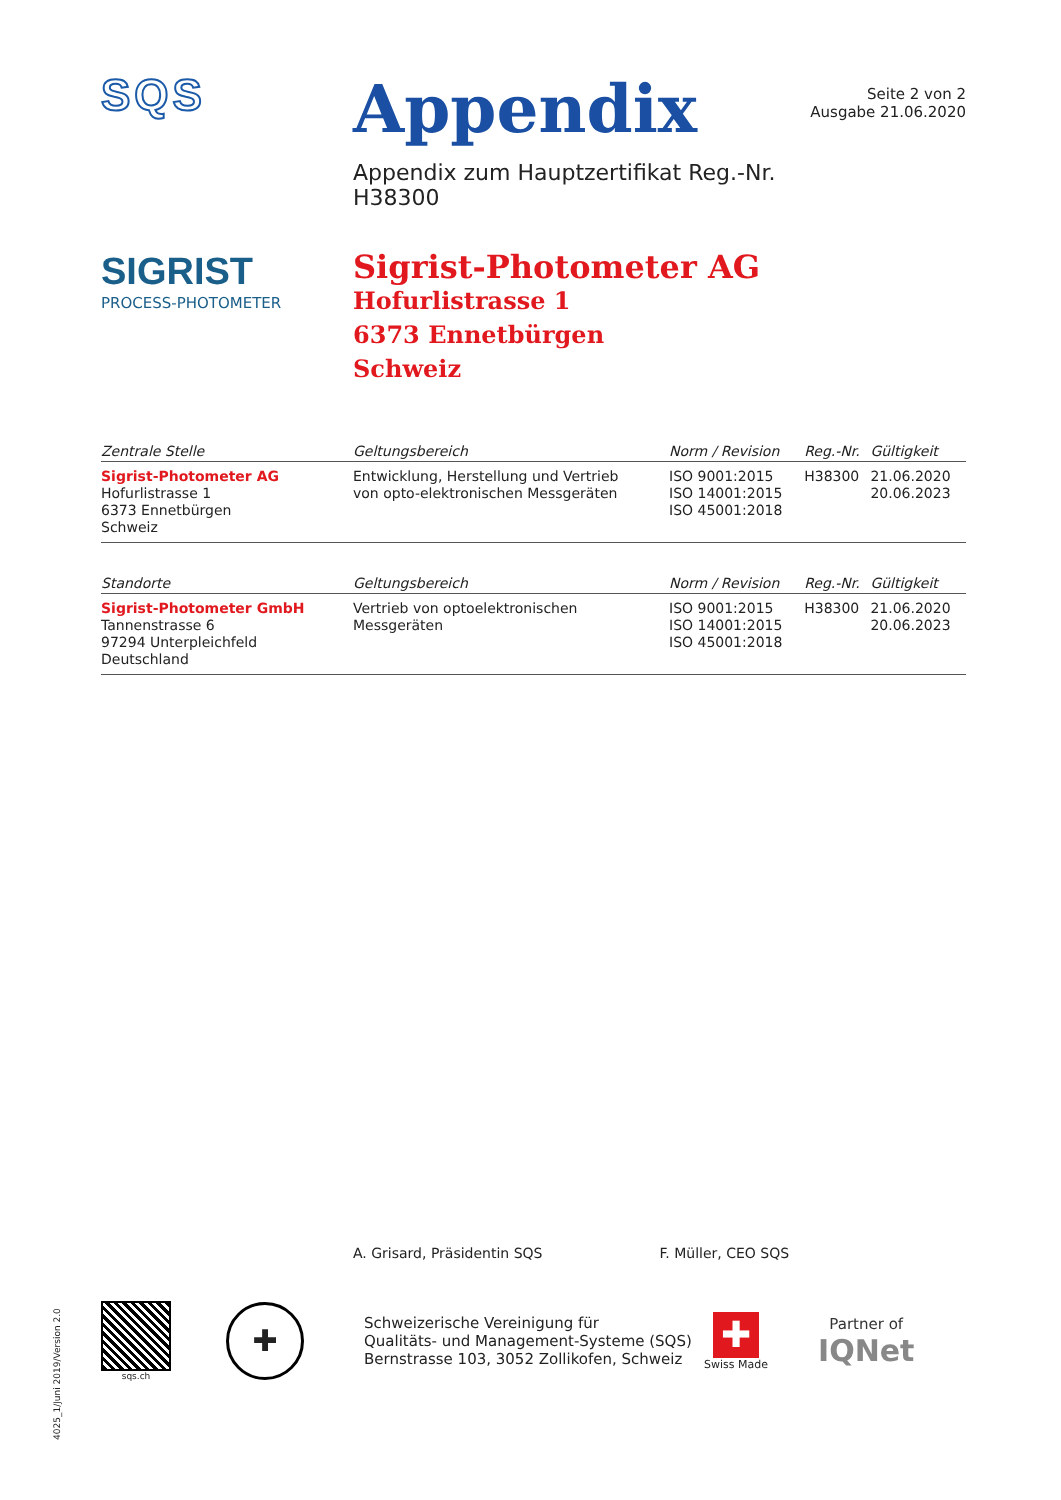SQS
Appendix
Appendix zum Hauptzertifikat Reg.-Nr. H38300
Seite 2 von 2
Ausgabe 21.06.2020
SIGRIST
PROCESS-PHOTOMETER
Sigrist-Photometer AG
Hofurlistrasse 1
6373 Ennetbürgen
Schweiz
| Zentrale Stelle | Geltungsbereich | Norm / Revision | Reg.-Nr. | Gültigkeit |
| --- | --- | --- | --- | --- |
| Sigrist-Photometer AG Hofurlistrasse 1 6373 Ennetbürgen Schweiz | Entwicklung, Herstellung und Vertrieb von opto-elektronischen Messgeräten | ISO 9001:2015 ISO 14001:2015 ISO 45001:2018 | H38300 | 21.06.2020 20.06.2023 |
| Standorte | Geltungsbereich | Norm / Revision | Reg.-Nr. | Gültigkeit |
| --- | --- | --- | --- | --- |
| Sigrist-Photometer GmbH Tannenstrasse 6 97294 Unterpleichfeld Deutschland | Vertrieb von optoelektronischen Messgeräten | ISO 9001:2015 ISO 14001:2015 ISO 45001:2018 | H38300 | 21.06.2020 20.06.2023 |
A. Grisard, Präsidentin SQS F. Müller, CEO SQS
sqs.ch
✚
Schweizerische Vereinigung für
Qualitäts- und Management-Systeme (SQS)
Bernstrasse 103, 3052 Zollikofen, Schweiz
✚
Swiss Made
Partner of
IQNet
4025_1/Juni 2019/Version 2.0